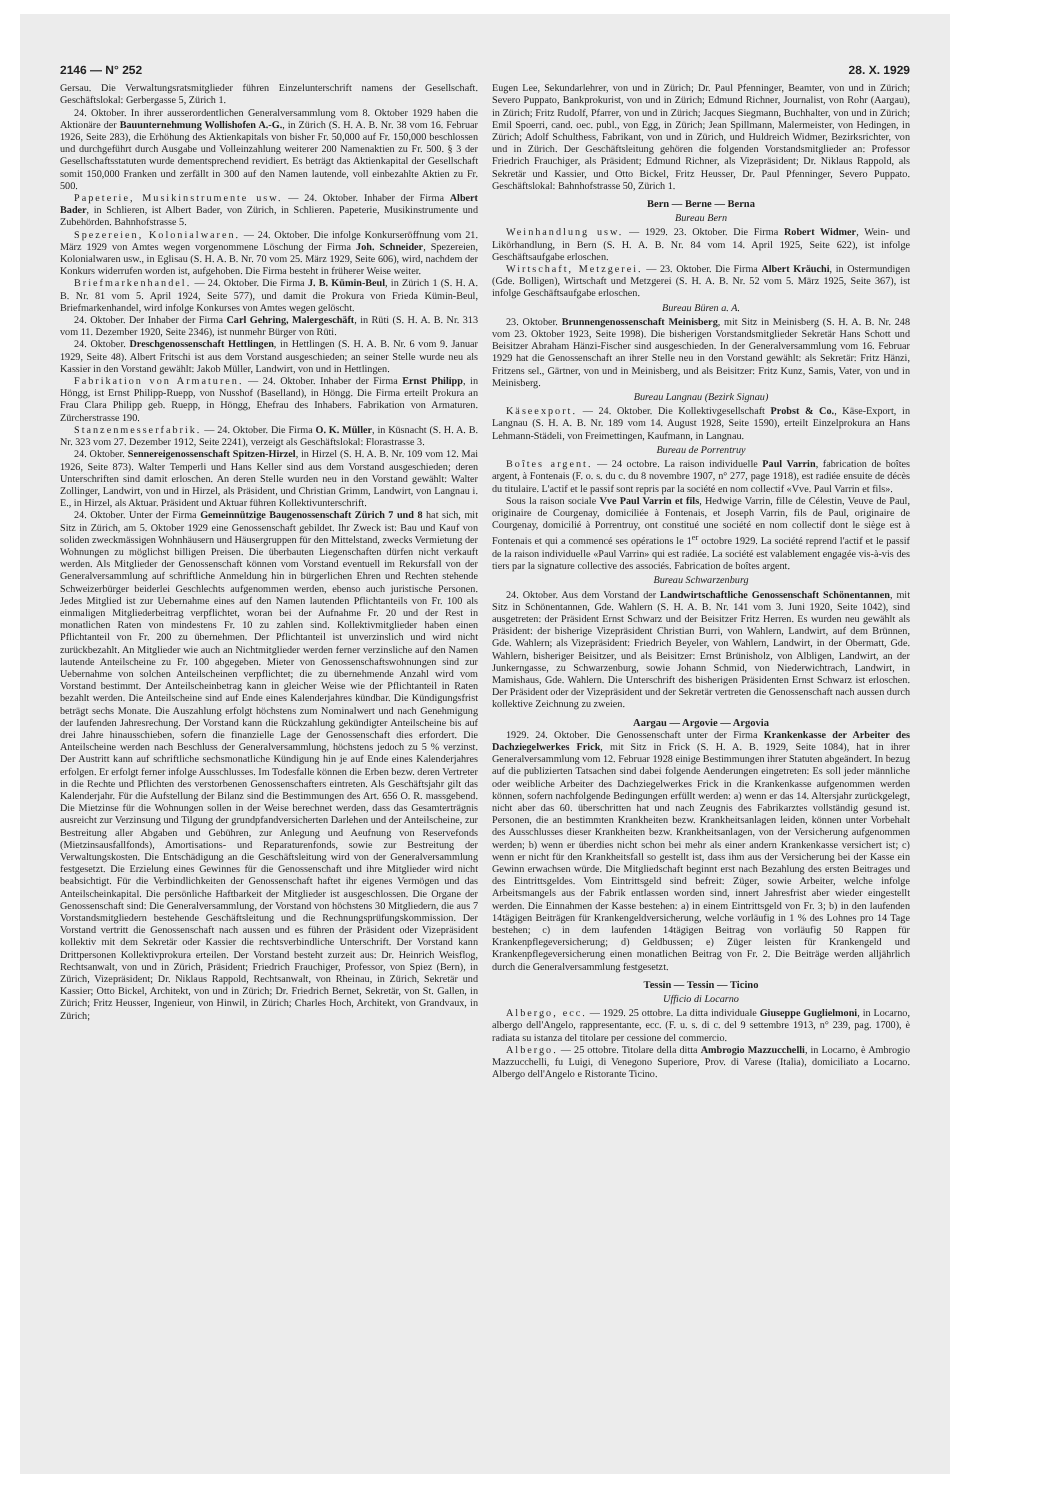2146 — N° 252 28. X. 1929
Gersau. Die Verwaltungsratsmitglieder führen Einzelunterschrift namens der Gesellschaft. Geschäftslokal: Gerbergasse 5, Zürich 1.
24. Oktober. In ihrer ausserordentlichen Generalversammlung vom 8. Oktober 1929 haben die Aktionäre der Bauunternehmung Wollishofen A.-G., in Zürich (S. H. A. B. Nr. 38 vom 16. Februar 1926, Seite 283), die Erhöhung des Aktienkapitals von bisher Fr. 50,000 auf Fr. 150,000 beschlossen und durchgeführt durch Ausgabe und Volleinzahlung weiterer 200 Namenaktien zu Fr. 500. § 3 der Gesellschaftsstatuten wurde dementsprechend revidiert. Es beträgt das Aktienkapital der Gesellschaft somit 150,000 Franken und zerfällt in 300 auf den Namen lautende, voll einbezahlte Aktien zu Fr. 500.
Papeterie, Musikinstrumente usw. — 24. Oktober. Inhaber der Firma Albert Bader, in Schlieren, ist Albert Bader, von Zürich, in Schlieren. Papeterie, Musikinstrumente und Zubehörden. Bahnhofstrasse 5.
Spezereien, Kolonialwaren. — 24. Oktober. Die infolge Konkurseröffnung vom 21. März 1929 von Amtes wegen vorgenommene Löschung der Firma Joh. Schneider, Spezereien, Kolonialwaren usw., in Eglisau (S. H. A. B. Nr. 70 vom 25. März 1929, Seite 606), wird, nachdem der Konkurs widerrufen worden ist, aufgehoben. Die Firma besteht in früherer Weise weiter.
Briefmarkenhandel. — 24. Oktober. Die Firma J. B. Kümin-Beul, in Zürich 1 (S. H. A. B. Nr. 81 vom 5. April 1924, Seite 577), und damit die Prokura von Frieda Kümin-Beul, Briefmarkenhandel, wird infolge Konkurses von Amtes wegen gelöscht.
24. Oktober. Der Inhaber der Firma Carl Gehring, Malergeschäft, in Rüti (S. H. A. B. Nr. 313 vom 11. Dezember 1920, Seite 2346), ist nunmehr Bürger von Rüti.
24. Oktober. Dreschgenossenschaft Hettlingen, in Hettlingen (S. H. A. B. Nr. 6 vom 9. Januar 1929, Seite 48). Albert Fritschi ist aus dem Vorstand ausgeschieden; an seiner Stelle wurde neu als Kassier in den Vorstand gewählt: Jakob Müller, Landwirt, von und in Hettlingen.
Fabrikation von Armaturen. — 24. Oktober. Inhaber der Firma Ernst Philipp, in Höngg, ist Ernst Philipp-Ruepp, von Nusshof (Baselland), in Höngg. Die Firma erteilt Prokura an Frau Clara Philipp geb. Ruepp, in Höngg, Ehefrau des Inhabers. Fabrikation von Armaturen. Zürcherstrasse 190.
Stanzenmesserfabrik. — 24. Oktober. Die Firma O. K. Müller, in Küsnacht (S. H. A. B. Nr. 323 vom 27. Dezember 1912, Seite 2241), verzeigt als Geschäftslokal: Florastrasse 3.
24. Oktober. Sennereigenossenschaft Spitzen-Hirzel, in Hirzel (S. H. A. B. Nr. 109 vom 12. Mai 1926, Seite 873). Walter Temperli und Hans Keller sind aus dem Vorstand ausgeschieden; deren Unterschriften sind damit erloschen. An deren Stelle wurden neu in den Vorstand gewählt: Walter Zollinger, Landwirt, von und in Hirzel, als Präsident, und Christian Grimm, Landwirt, von Langnau i. E., in Hirzel, als Aktuar. Präsident und Aktuar führen Kollektivunterschrift.
24. Oktober. Unter der Firma Gemeinnützige Baugenossenschaft Zürich 7 und 8 hat sich, mit Sitz in Zürich, am 5. Oktober 1929 eine Genossenschaft gebildet. Ihr Zweck ist: Bau und Kauf von soliden zweckmässigen Wohnhäusern und Häusergruppen für den Mittelstand, zwecks Vermietung der Wohnungen zu möglichst billigen Preisen. Die überbauten Liegenschaften dürfen nicht verkauft werden. Als Mitglieder der Genossenschaft können vom Vorstand eventuell im Rekursfall von der Generalversammlung auf schriftliche Anmeldung hin in bürgerlichen Ehren und Rechten stehende Schweizerbürger beiderlei Geschlechts aufgenommen werden, ebenso auch juristische Personen. Jedes Mitglied ist zur Uebernahme eines auf den Namen lautenden Pflichtanteils von Fr. 100 als einmaligen Mitgliederbeitrag verpflichtet, woran bei der Aufnahme Fr. 20 und der Rest in monatlichen Raten von mindestens Fr. 10 zu zahlen sind. Kollektivmitglieder haben einen Pflichtanteil von Fr. 200 zu übernehmen. Der Pflichtanteil ist unverzinslich und wird nicht zurückbezahlt. An Mitglieder wie auch an Nichtmitglieder werden ferner verzinsliche auf den Namen lautende Anteilscheine zu Fr. 100 abgegeben. Mieter von Genossenschaftswohnungen sind zur Uebernahme von solchen Anteilscheinen verpflichtet; die zu übernehmende Anzahl wird vom Vorstand bestimmt. Der Anteilscheinbetrag kann in gleicher Weise wie der Pflichtanteil in Raten bezahlt werden. Die Anteilscheine sind auf Ende eines Kalenderjahres kündbar. Die Kündigungsfrist beträgt sechs Monate. Die Auszahlung erfolgt höchstens zum Nominalwert und nach Genehmigung der laufenden Jahresrechung. Der Vorstand kann die Rückzahlung gekündigter Anteilscheine bis auf drei Jahre hinausschieben, sofern die finanzielle Lage der Genossenschaft dies erfordert. Die Anteilscheine werden nach Beschluss der Generalversammlung, höchstens jedoch zu 5 % verzinst. Der Austritt kann auf schriftliche sechsmonatliche Kündigung hin je auf Ende eines Kalenderjahres erfolgen. Er erfolgt ferner infolge Ausschlusses. Im Todesfalle können die Erben bezw. deren Vertreter in die Rechte und Pflichten des verstorbenen Genossenschafters eintreten. Als Geschäftsjahr gilt das Kalenderjahr. Für die Aufstellung der Bilanz sind die Bestimmungen des Art. 656 O. R. massgebend. Die Mietzinse für die Wohnungen sollen in der Weise berechnet werden, dass das Gesamterträgnis ausreicht zur Verzinsung und Tilgung der grundpfandversicherten Darlehen und der Anteilscheine, zur Bestreitung aller Abgaben und Gebühren, zur Anlegung und Aeufnung von Reservefonds (Mietzinsausfallfonds), Amortisations- und Reparaturenfonds, sowie zur Bestreitung der Verwaltungskosten. Die Entschädigung an die Geschäftsleitung wird von der Generalversammlung festgesetzt. Die Erzielung eines Gewinnes für die Genossenschaft und ihre Mitglieder wird nicht beabsichtigt. Für die Verbindlichkeiten der Genossenschaft haftet ihr eigenes Vermögen und das Anteilscheinkapital. Die persönliche Haftbarkeit der Mitglieder ist ausgeschlossen. Die Organe der Genossenschaft sind: Die Generalversammlung, der Vorstand von höchstens 30 Mitgliedern, die aus 7 Vorstandsmitgliedern bestehende Geschäftsleitung und die Rechnungsprüfungskommission. Der Vorstand vertritt die Genossenschaft nach aussen und es führen der Präsident oder Vizepräsident kollektiv mit dem Sekretär oder Kassier die rechtsverbindliche Unterschrift. Der Vorstand kann Drittpersonen Kollektivprokura erteilen. Der Vorstand besteht zurzeit aus: Dr. Heinrich Weisflog, Rechtsanwalt, von und in Zürich, Präsident; Friedrich Frauchiger, Professor, von Spiez (Bern), in Zürich, Vizepräsident; Dr. Niklaus Rappold, Rechtsanwalt, von Rheinau, in Zürich, Sekretär und Kassier; Otto Bickel, Architekt, von und in Zürich; Dr. Friedrich Bernet, Sekretär, von St. Gallen, in Zürich; Fritz Heusser, Ingenieur, von Hinwil, in Zürich; Charles Hoch, Architekt, von Grandvaux, in Zürich;
Eugen Lee, Sekundarlehrer, von und in Zürich; Dr. Paul Pfenninger, Beamter, von und in Zürich; Severo Puppato, Bankprokurist, von und in Zürich; Edmund Richner, Journalist, von Rohr (Aargau), in Zürich; Fritz Rudolf, Pfarrer, von und in Zürich; Jacques Siegmann, Buchhalter, von und in Zürich; Emil Spoerri, cand. oec. publ., von Egg, in Zürich; Jean Spillmann, Malermeister, von Hedingen, in Zürich; Adolf Schulthess, Fabrikant, von und in Zürich, und Huldreich Widmer, Bezirksrichter, von und in Zürich. Der Geschäftsleitung gehören die folgenden Vorstandsmitglieder an: Professor Friedrich Frauchiger, als Präsident; Edmund Richner, als Vizepräsident; Dr. Niklaus Rappold, als Sekretär und Kassier, und Otto Bickel, Fritz Heusser, Dr. Paul Pfenninger, Severo Puppato. Geschäftslokal: Bahnhofstrasse 50, Zürich 1.
Bern — Berne — Berna
Bureau Bern
Weinhandlung usw. — 1929. 23. Oktober. Die Firma Robert Widmer, Wein- und Likörhandlung, in Bern (S. H. A. B. Nr. 84 vom 14. April 1925, Seite 622), ist infolge Geschäftsaufgabe erloschen.
Wirtschaft, Metzgerei. — 23. Oktober. Die Firma Albert Kräuchi, in Ostermundigen (Gde. Bolligen), Wirtschaft und Metzgerei (S. H. A. B. Nr. 52 vom 5. März 1925, Seite 367), ist infolge Geschäftsaufgabe erloschen.
Bureau Büren a. A.
23. Oktober. Brunnengenossenschaft Meinisberg, mit Sitz in Meinisberg (S. H. A. B. Nr. 248 vom 23. Oktober 1923, Seite 1998). Die bisherigen Vorstandsmitglieder Sekretär Hans Schott und Beisitzer Abraham Hänzi-Fischer sind ausgeschieden. In der Generalversammlung vom 16. Februar 1929 hat die Genossenschaft an ihrer Stelle neu in den Vorstand gewählt: als Sekretär: Fritz Hänzi, Fritzens sel., Gärtner, von und in Meinisberg, und als Beisitzer: Fritz Kunz, Samis, Vater, von und in Meinisberg.
Bureau Langnau (Bezirk Signau)
Käseexport. — 24. Oktober. Die Kollektivgesellschaft Probst & Co., Käse-Export, in Langnau (S. H. A. B. Nr. 189 vom 14. August 1928, Seite 1590), erteilt Einzelprokura an Hans Lehmann-Städeli, von Freimettingen, Kaufmann, in Langnau.
Bureau de Porrentruy
Boîtes argent. — 24 octobre. La raison individuelle Paul Varrin, fabrication de boîtes argent, à Fontenais (F. o. s. du c. du 8 novembre 1907, n° 277, page 1918), est radiée ensuite de décès du titulaire. L'actif et le passif sont repris par la société en nom collectif «Vve. Paul Varrin et fils».
Sous la raison sociale Vve Paul Varrin et fils, Hedwige Varrin, fille de Célestin, Veuve de Paul, originaire de Courgenay, domiciliée à Fontenais, et Joseph Varrin, fils de Paul, originaire de Courgenay, domicilié à Porrentruy, ont constitué une société en nom collectif dont le siège est à Fontenais et qui a commencé ses opérations le 1<sup>er</sup> octobre 1929. La société reprend l'actif et le passif de la raison individuelle «Paul Varrin» qui est radiée. La société est valablement engagée vis-à-vis des tiers par la signature collective des associés. Fabrication de boîtes argent.
Bureau Schwarzenburg
24. Oktober. Aus dem Vorstand der Landwirtschaftliche Genossenschaft Schönentannen, mit Sitz in Schönentannen, Gde. Wahlern (S. H. A. B. Nr. 141 vom 3. Juni 1920, Seite 1042), sind ausgetreten: der Präsident Ernst Schwarz und der Beisitzer Fritz Herren. Es wurden neu gewählt als Präsident: der bisherige Vizepräsident Christian Burri, von Wahlern, Landwirt, auf dem Brünnen, Gde. Wahlern; als Vizepräsident: Friedrich Beyeler, von Wahlern, Landwirt, in der Obermatt, Gde. Wahlern, bisheriger Beisitzer, und als Beisitzer: Ernst Brünisholz, von Albligen, Landwirt, an der Junkerngasse, zu Schwarzenburg, sowie Johann Schmid, von Niederwichtrach, Landwirt, in Mamishaus, Gde. Wahlern. Die Unterschrift des bisherigen Präsidenten Ernst Schwarz ist erloschen. Der Präsident oder der Vizepräsident und der Sekretär vertreten die Genossenschaft nach aussen durch kollektive Zeichnung zu zweien.
Aargau — Argovie — Argovia
1929. 24. Oktober. Die Genossenschaft unter der Firma Krankenkasse der Arbeiter des Dachziegelwerkes Frick, mit Sitz in Frick (S. H. A. B. 1929, Seite 1084), hat in ihrer Generalversammlung vom 12. Februar 1928 einige Bestimmungen ihrer Statuten abgeändert. In bezug auf die publizierten Tatsachen sind dabei folgende Aenderungen eingetreten: Es soll jeder männliche oder weibliche Arbeiter des Dachziegelwerkes Frick in die Krankenkasse aufgenommen werden können, sofern nachfolgende Bedingungen erfüllt werden: a) wenn er das 14. Altersjahr zurückgelegt, nicht aber das 60. überschritten hat und nach Zeugnis des Fabrikarztes vollständig gesund ist. Personen, die an bestimmten Krankheiten bezw. Krankheitsanlagen leiden, können unter Vorbehalt des Ausschlusses dieser Krankheiten bezw. Krankheitsanlagen, von der Versicherung aufgenommen werden; b) wenn er überdies nicht schon bei mehr als einer andern Krankenkasse versichert ist; c) wenn er nicht für den Krankheitsfall so gestellt ist, dass ihm aus der Versicherung bei der Kasse ein Gewinn erwachsen würde. Die Mitgliedschaft beginnt erst nach Bezahlung des ersten Beitrages und des Eintrittsgeldes. Vom Eintrittsgeld sind befreit: Züger, sowie Arbeiter, welche infolge Arbeitsmangels aus der Fabrik entlassen worden sind, innert Jahresfrist aber wieder eingestellt werden. Die Einnahmen der Kasse bestehen: a) in einem Eintrittsgeld von Fr. 3; b) in den laufenden 14tägigen Beiträgen für Krankengeldversicherung, welche vorläufig in 1 % des Lohnes pro 14 Tage bestehen; c) in dem laufenden 14tägigen Beitrag von vorläufig 50 Rappen für Krankenpflegeversicherung; d) Geldbussen; e) Züger leisten für Krankengeld und Krankenpflegeversicherung einen monatlichen Beitrag von Fr. 2. Die Beiträge werden alljährlich durch die Generalversammlung festgesetzt.
Tessin — Tessin — Ticino
Ufficio di Locarno
Albergo, ecc. — 1929. 25 ottobre. La ditta individuale Giuseppe Guglielmoni, in Locarno, albergo dell'Angelo, rappresentante, ecc. (F. u. s. di c. del 9 settembre 1913, n° 239, pag. 1700), è radiata su istanza del titolare per cessione del commercio.
Albergo. — 25 ottobre. Titolare della ditta Ambrogio Mazzucchelli, in Locarno, è Ambrogio Mazzucchelli, fu Luigi, di Venegono Superiore, Prov. di Varese (Italia), domiciliato a Locarno. Albergo dell'Angelo e Ristorante Ticino.